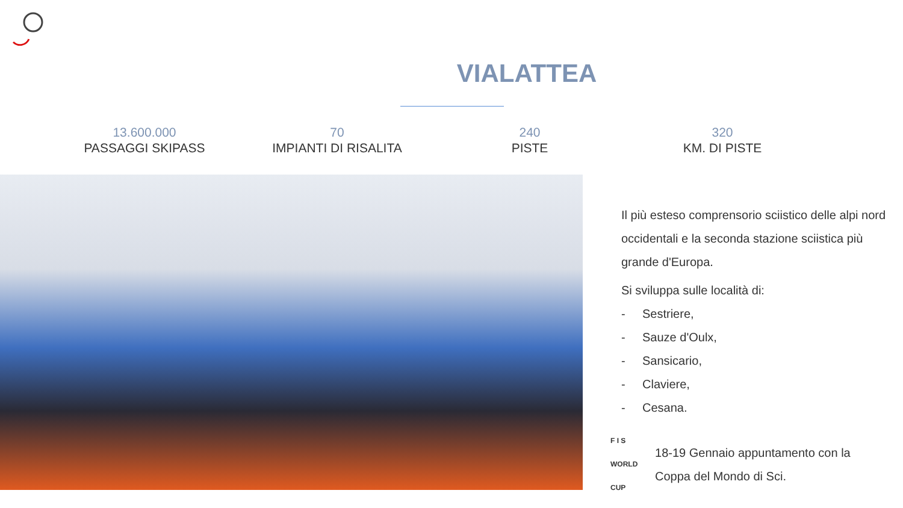VIALATTEA
13.600.000
PASSAGGI SKIPASS
70
IMPIANTI DI RISALITA
240
PISTE
320
KM. DI PISTE
Il più esteso comprensorio sciistico delle alpi nord occidentali e la seconda stazione sciistica più grande d'Europa.
Si sviluppa sulle località di:
- Sestriere,
- Sauze d'Oulx,
- Sansicario,
- Claviere,
- Cesana.
F I S
WORLD CUP
18-19 Gennaio appuntamento con la Coppa del Mondo di Sci.